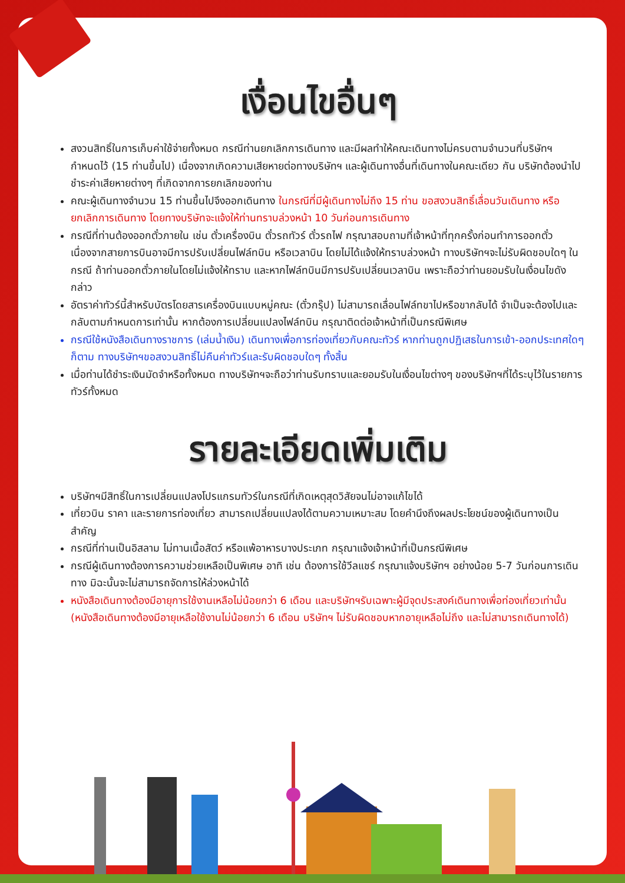เงื่อนไขอื่นๆ
สงวนสิทธิ์ในการเก็บค่าใช้จ่ายทั้งหมด กรณีท่านยกเลิกการเดินทาง และมีผลทำให้คณะเดินทางไม่ครบตามจำนวนที่บริษัทฯ กำหนดไว้ (15 ท่านขึ้นไป) เนื่องจากเกิดความเสียหายต่อทางบริษัทฯ และผู้เดินทางอื่นที่เดินทางในคณะเดียว กัน บริษัทต้องนำไปชำระค่าเสียหายต่างๆ ที่เกิดจากการยกเลิกของท่าน
คณะผู้เดินทางจำนวน 15 ท่านขึ้นไปจึงออกเดินทาง ในกรณีที่มีผู้เดินทางไม่ถึง 15 ท่าน ขอสงวนสิทธิ์เลื่อนวันเดินทาง หรือยกเลิกการเดินทาง โดยทางบริษัทจะแจ้งให้ท่านทราบล่วงหน้า 10 วันก่อนการเดินทาง
กรณีที่ท่านต้องออกตั๋วภายใน เช่น ตั๋วเครื่องบิน ตั๋วรถทัวร์ ตั๋วรถไฟ กรุณาสอบถามที่เจ้าหน้าที่ทุกครั้งก่อนทำการออกตั๋ว เนื่องจากสายการบินอาจมีการปรับเปลี่ยนไฟล์ทบิน หรือเวลาบิน โดยไม่ได้แจ้งให้ทราบล่วงหน้า ทางบริษัทฯจะไม่รับผิดชอบใดๆ ในกรณี ถ้าท่านออกตั๋วภายในโดยไม่แจ้งให้ทราบ และหากไฟล์ทบินมีการปรับเปลี่ยนเวลาบิน เพราะถือว่าท่านยอมรับในเงื่อนไขดังกล่าว
อัตราค่าทัวร์นี้สำหรับบัตรโดยสารเครื่องบินแบบหมู่คณะ (ตั๋วกรุ๊ป) ไม่สามารถเลื่อนไฟล์ทขาไปหรือขากลับได้ จำเป็นจะต้องไปและกลับตามกำหนดการเท่านั้น หากต้องการเปลี่ยนแปลงไฟล์ทบิน กรุณาติดต่อเจ้าหน้าที่เป็นกรณีพิเศษ
กรณีใช้หนังสือเดินทางราชการ (เล่มน้ำเงิน) เดินทางเพื่อการท่องเที่ยวกับคณะทัวร์ หากท่านถูกปฏิเสธในการเข้า-ออกประเทศใดๆ ก็ตาม ทางบริษัทฯขอสงวนสิทธิ์ไม่คืนค่าทัวร์และรับผิดชอบใดๆ ทั้งสิ้น
เมื่อท่านได้ชำระเงินมัดจำหรือทั้งหมด ทางบริษัทฯจะถือว่าท่านรับทราบและยอมรับในเงื่อนไขต่างๆ ของบริษัทฯที่ได้ระบุไว้ในรายการทัวร์ทั้งหมด
รายละเอียดเพิ่มเติม
บริษัทฯมีสิทธิ์ในการเปลี่ยนแปลงโปรแกรมทัวร์ในกรณีที่เกิดเหตุสุดวิสัยจนไม่อาจแก้ไขได้
เที่ยวบิน ราคา และรายการท่องเที่ยว สามารถเปลี่ยนแปลงได้ตามความเหมาะสม โดยคำนึงถึงผลประโยชน์ของผู้เดินทางเป็นสำคัญ
กรณีที่ท่านเป็นอิสลาม ไม่ทานเนื้อสัตว์ หรือแพ้อาหารบางประเภท กรุณาแจ้งเจ้าหน้าที่เป็นกรณีพิเศษ
กรณีผู้เดินทางต้องการความช่วยเหลือเป็นพิเศษ อาทิ เช่น ต้องการใช้วีลแชร์ กรุณาแจ้งบริษัทฯ อย่างน้อย 5-7 วันก่อนการเดินทาง มิฉะนั้นจะไม่สามารถจัดการให้ล่วงหน้าได้
หนังสือเดินทางต้องมีอายุการใช้งานเหลือไม่น้อยกว่า 6 เดือน และบริษัทฯรับเฉพาะผู้มีจุดประสงค์เดินทางเพื่อท่องเที่ยวเท่านั้น (หนังสือเดินทางต้องมีอายุเหลือใช้งานไม่น้อยกว่า 6 เดือน บริษัทฯ ไม่รับผิดชอบหากอายุเหลือไม่ถึง และไม่สามารถเดินทางได้)